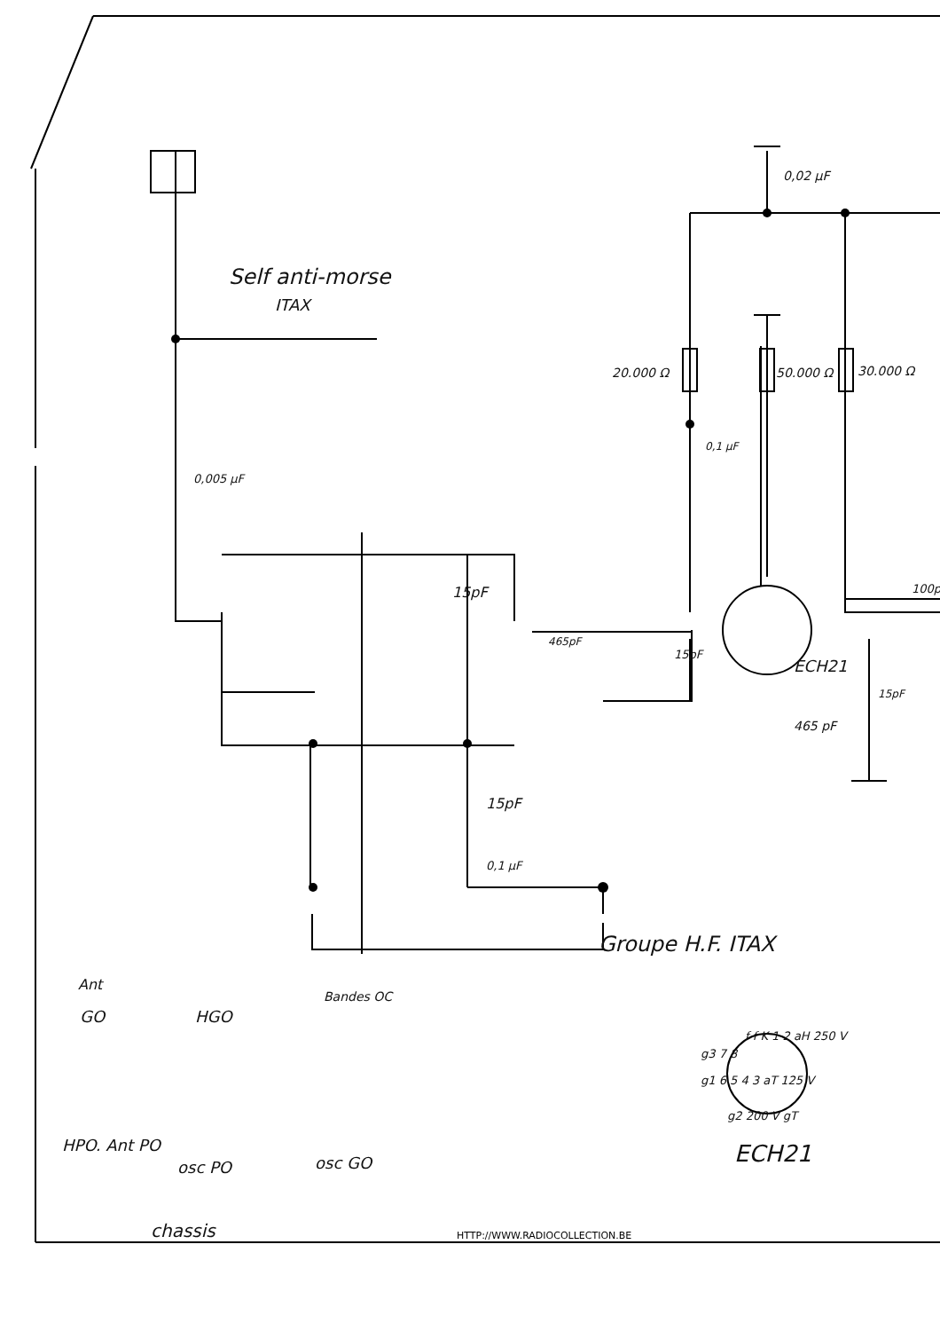Self anti-morse
ITAX
0,02 µF
20.000 Ω 50.000 Ω 30.000 Ω
0,1 µF
0,005 µF
15pF
465pF
15pF
ECH21
100p
15pF
465 pF
15pF
0,1 µF
Groupe H.F. ITAX
Ant
GO HGO
Bandes OC
HPO. Ant PO
osc PO osc GO
chassis
f f K 1 2 aH 250 V
g3 7 8
g1 6 5 4 3 aT 125 V
g2 200 V gT
ECH21
HTTP://WWW.RADIOCOLLECTION.BE